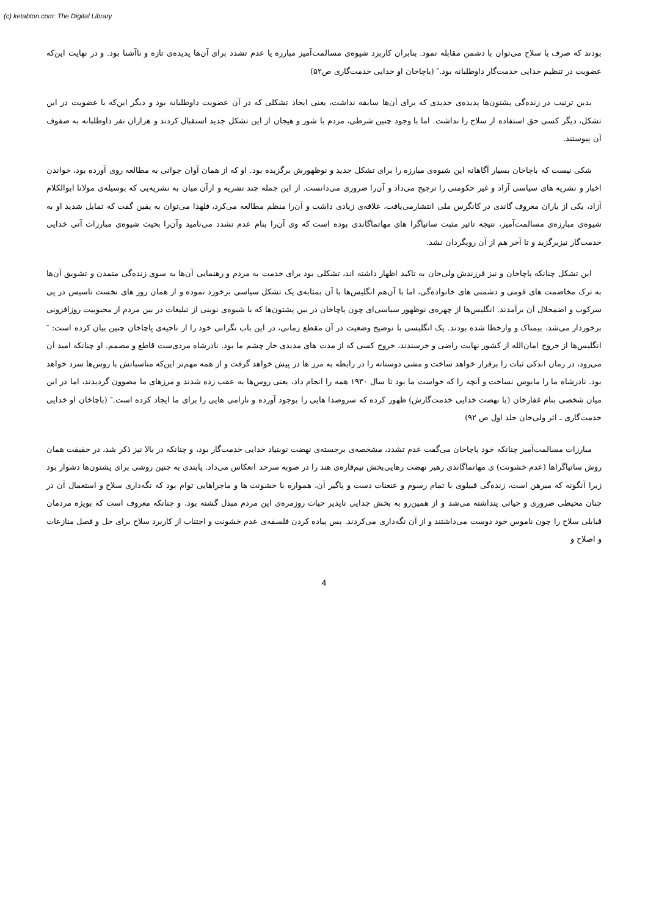(c) ketabton.com: The Digital Library
بودند که صرف با سلاح می‌توان با دشمن مقابله نمود. بنابران کاربرد شیوه‌ی مسالمت‌آمیز مبارزه یا عدم تشدد برای آن‌ها پدیده‌ی تازه و ناآشنا بود. و در نهایت این‌که عضویت در تنظیم خدایی خدمت‌گار داوطلبانه بود.″ (باچاخان او خدایی خدمت‌گاری ص۵۲)
بدین ترتیب در زنده‌گی پشتون‌ها پدیده‌ی جدیدی که برای آن‌ها سابقه نداشت، یعنی ایجاد تشکلی که در آن عضویت داوطلبانه بود و دیگر این‌که با عضویت در این تشکل، دیگر کسی حق استفاده از سلاح را نداشت. اما با وجود چنین شرطی، مردم با شور و هیجان از این تشکل جدید استقبال کردند و هزاران نفر داوطلبانه به صفوف آن پیوستند.
شکی نیست که باچاخان بسیار آگاهانه این شیوه‌ی مبارزه را برای تشکل جدید و نوظهورش برگزیده بود. او که از همان آوان جوانی به مطالعه روی آورده بود، خواندن اخبار و نشریه های سیاسی آزاد و غیر حکومتی را ترجیح می‌داد و آن‌را ضروری می‌دانست. از این جمله چند نشریه و ازآن میان به نشریه‌یی که بوسیله‌ی مولانا ابوالکلام آزاد، یکی از یاران معروف گاندی در کانگرس ملی انتشارمی‌یافت، علاقه‌ی زیادی داشت و آن‌را منظم مطالعه می‌کرد، فلهذا می‌توان به یقین گفت که تمایل شدید او به شیوه‌ی مبارزه‌ی مسالمت‌آمیز، نتیجه تاثیر مثبت ساتیاگرا های مهاتماگاندی بوده است که وی آن‌را بنام عدم تشدد می‌نامید وآن‌را بحیث شیوه‌ی مبارزات آتی خدایی خدمت‌گار نیزبرگزید و تا آخر هم از آن رویگردان نشد.
این تشکل چنانکه پاچاخان و نیز فرزندش ولی‌خان به تاکید اظهار داشته اند، تشکلی بود برای خدمت به مردم و رهنمایی آن‌ها به سوی زنده‌گی متمدن و تشویق آن‌ها به ترک مخاصمت های قومی و دشمنی های خانواده‌گی، اما با آن‌هم انگلیس‌ها با آن بمثابه‌ی یک تشکل سیاسی برخورد نموده و از همان روز های نخست تاسیس در پی سرکوب و اضمحلال آن برآمدند. انگلیس‌ها از چهره‌ی نوظهور سیاسی‌ای چون پاچاخان در بین پشتون‌ها که با شیوه‌ی نوینی از تبلیغات در بین مردم از محبوبیت روزافزونی برخوردار می‌شد، بیمناک و وارخطا شده بودند. یک انگلیسی با توضیح وضعیت در آن مقطع زمانی، در این باب نگرانی خود را از ناحیه‌ی پاچاخان چنین بیان کرده است: ″ انگلیس‌ها از خروج امان‌الله از کشور نهایت راضی و خرسندند، خروج کسی که از مدت های مدیدی خار چشم ما بود. نادرشاه مردی‌ست قاطع و مصمم. او چنانکه امید آن می‌رود، در زمان اندکی ثبات را برقرار خواهد ساخت و مشی دوستانه را در رابطه به مرز ها در پیش خواهد گرفت و از همه مهم‌تر این‌که مناسباتش با روس‌ها سرد خواهد بود. نادرشاه ما را مایوس نساخت و آنچه را که خواست ما بود تا سال ۱۹۳۰ همه را انجام داد، یعنی روس‌ها به عقب زده شدند و مرزهای ما مصوون گردیدند، اما در این میان شخصی بنام غفارخان (با نهضت خدایی خدمت‌گارش) ظهور کرده که سروصدا هایی را بوجود آورده و نارامی هایی را برای ما ایجاد کرده است.″ (باچاخان او خدایی خدمت‌گاری ـ اثر ولی‌خان جلد اول ص ۹۲)
مبارزات مسالمت‌آمیز چنانکه خود پاچاخان می‌گفت عدم تشدد، مشخصه‌ی برجسته‌ی نهضت نوبنیاد خدایی خدمت‌گار بود، و چنانکه در بالا نیز ذکر شد، در حقیقت همان روش ساتیاگراها (عدم خشونت) ی مهاتماگاندی رهبر نهضت رهایی‌بخش نیم‌قاره‌ی هند را در صوبه سرحد انعکاس می‌داد. پابندی به چنین روشی برای پشتون‌ها دشوار بود زیرا آنگونه که مبرهن است، زنده‌گی قبیلوی با تمام رسوم و عنعنات دست و پاگیر آن، همواره با خشونت ها و ماجراهایی توام بود که نگه‌داری سلاح و استعمال آن در چنان محیطی ضروری و حیاتی پنداشته می‌شد و از همین‌رو به بخش جدایی ناپذیر حیات روزمره‌ی این مردم مبدل گشته بود، و چنانکه معروف است که بویژه مردمان قبایلی سلاح را چون ناموس خود دوست می‌داشتند و از آن نگه‌داری می‌کردند. پس پیاده کردن فلسفه‌ی عدم خشونت و اجتناب از کاربرد سلاح برای حل و فصل منازعات و اصلاح و
4